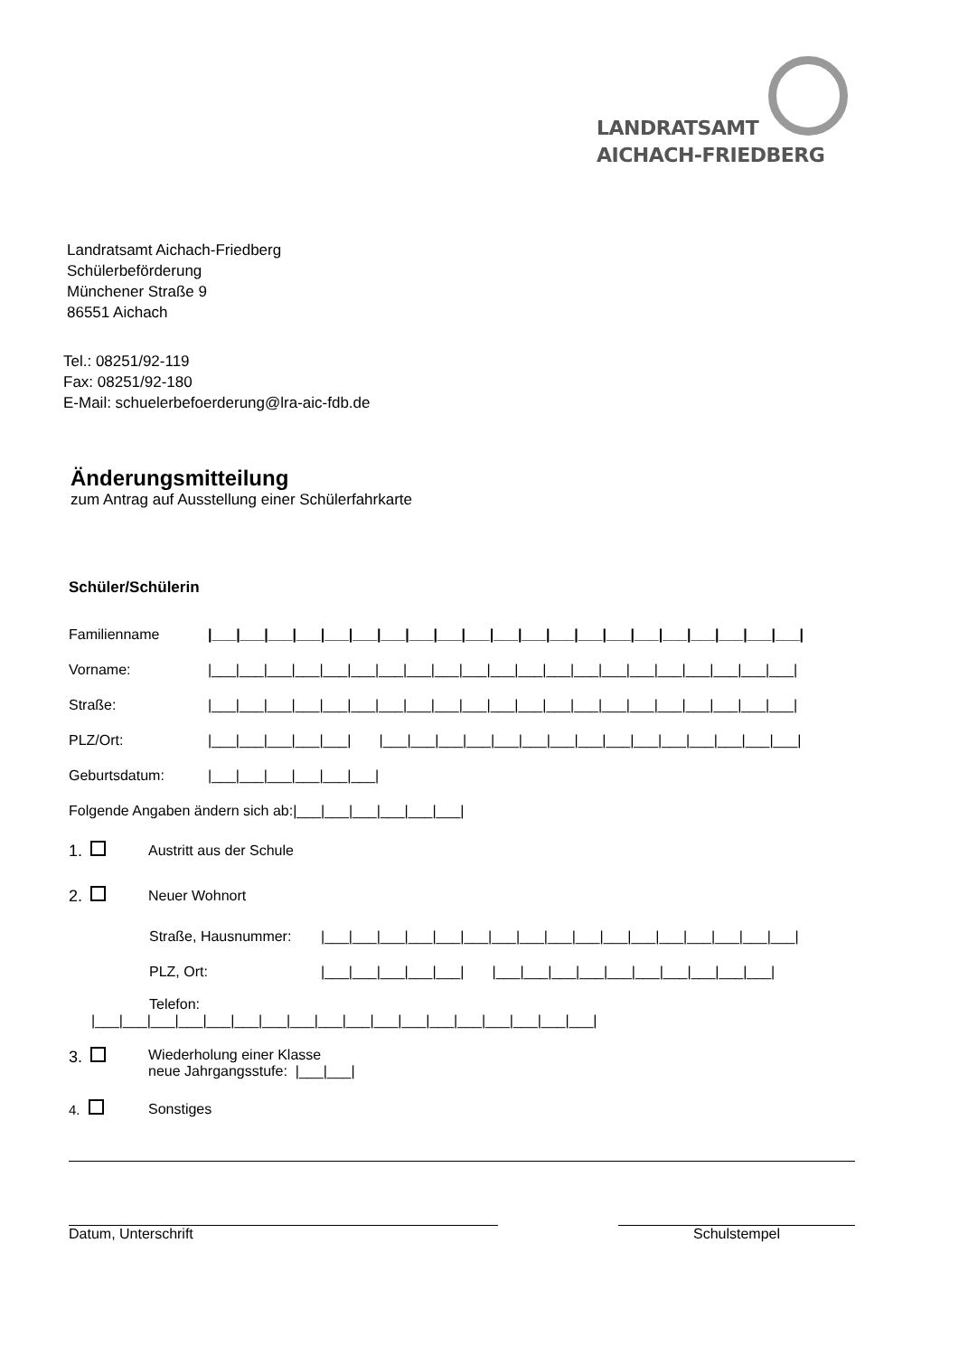LANDRATSAMT
AICHACH-FRIEDBERG
Landratsamt Aichach-Friedberg
Schülerbeförderung
Münchener Straße 9
86551 Aichach
Tel.: 08251/92-119
Fax: 08251/92-180
E-Mail: schuelerbefoerderung@lra-aic-fdb.de
Änderungsmitteilung
zum Antrag auf Ausstellung einer Schülerfahrkarte
Schüler/Schülerin
Familienname |___|___|___|___|___|___|___|___|___|___|___|___|___|___|___|___|___|___|___|___|___|
Vorname: |___|___|___|___|___|___|___|___|___|___|___|___|___|___|___|___|___|___|___|___|___|
Straße: |___|___|___|___|___|___|___|___|___|___|___|___|___|___|___|___|___|___|___|___|___|
PLZ/Ort: |___|___|___|___|___| |___|___|___|___|___|___|___|___|___|___|___|___|___|___|___|
Geburtsdatum: |___|___|___|___|___|___|
Folgende Angaben ändern sich ab:|___|___|___|___|___|___|
1. Austritt aus der Schule
2. Neuer Wohnort
Straße, Hausnummer: |___|___|___|___|___|___|___|___|___|___|___|___|___|___|___|___|___|
PLZ, Ort: |___|___|___|___|___| |___|___|___|___|___|___|___|___|___|___|
Telefon:
|___|___|___|___|___|___|___|___|___|___|___|___|___|___|___|___|___|___|
3. Wiederholung einer Klasse
neue Jahrgangsstufe: |___|___|
4. Sonstiges
Datum, Unterschrift Schulstempel